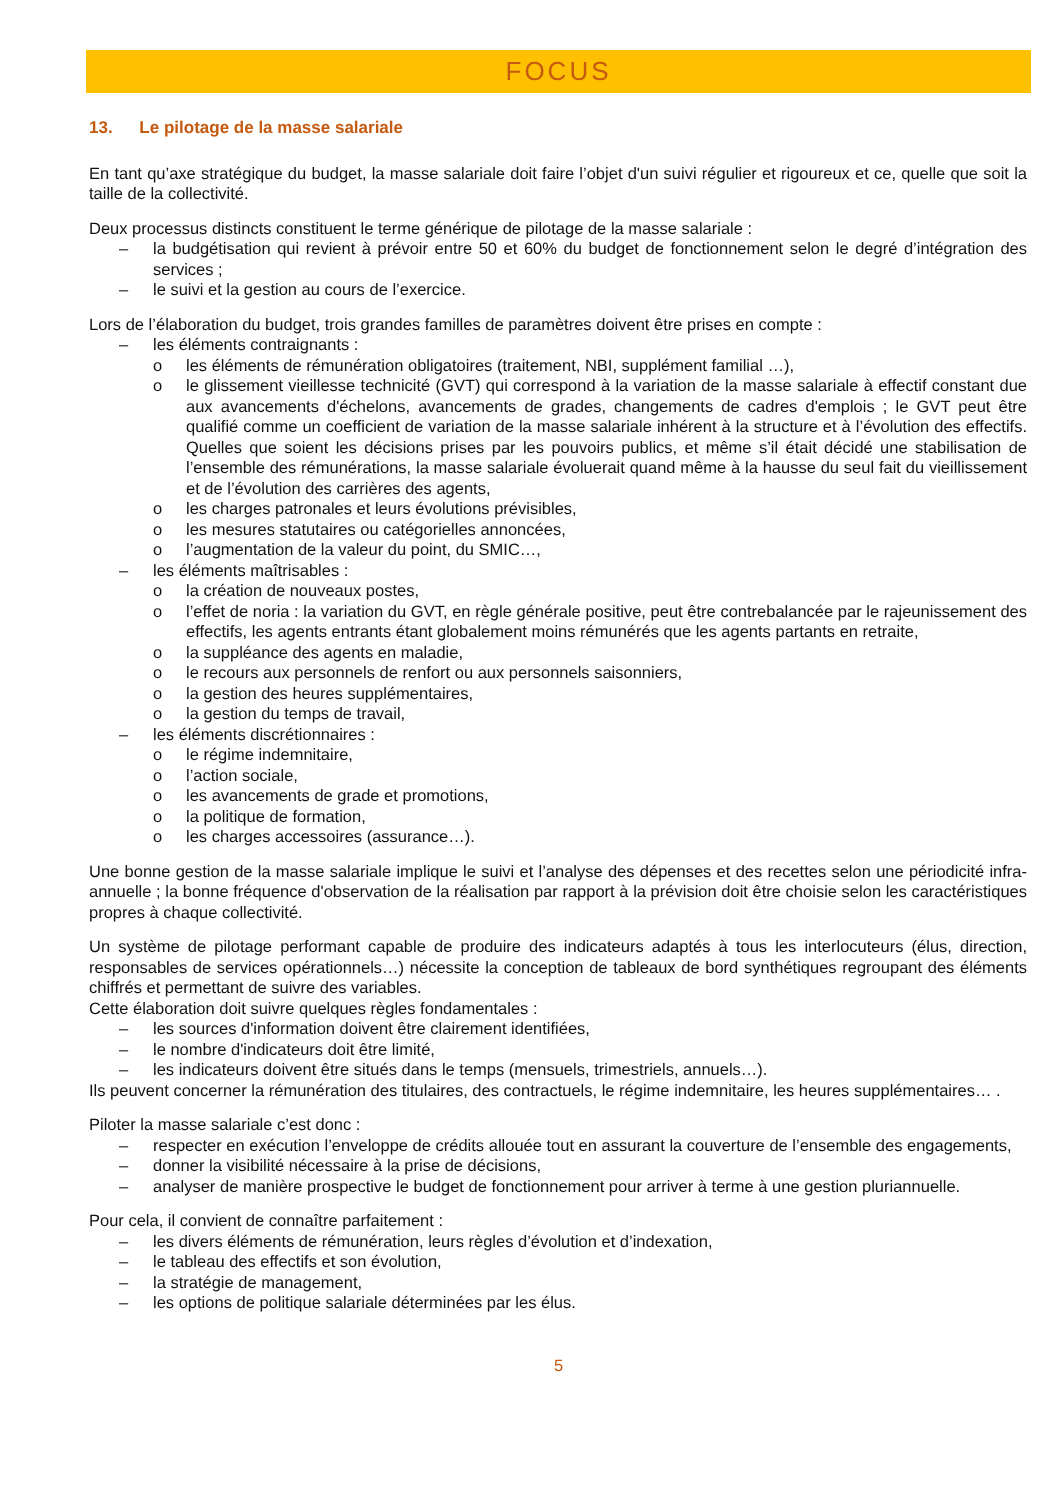FOCUS
13. Le pilotage de la masse salariale
En tant qu’axe stratégique du budget, la masse salariale doit faire l’objet d'un suivi régulier et rigoureux et ce, quelle que soit la taille de la collectivité.
Deux processus distincts constituent le terme générique de pilotage de la masse salariale :
– la budgétisation qui revient à prévoir entre 50 et 60% du budget de fonctionnement selon le degré d’intégration des services ;
– le suivi et la gestion au cours de l’exercice.
Lors de l’élaboration du budget, trois grandes familles de paramètres doivent être prises en compte :
– les éléments contraignants :
o les éléments de rémunération obligatoires (traitement, NBI, supplément familial …),
o le glissement vieillesse technicité (GVT) qui correspond à la variation de la masse salariale à effectif constant due aux avancements d'échelons, avancements de grades, changements de cadres d'emplois ; le GVT peut être qualifié comme un coefficient de variation de la masse salariale inhérent à la structure et à l’évolution des effectifs. Quelles que soient les décisions prises par les pouvoirs publics, et même s’il était décidé une stabilisation de l’ensemble des rémunérations, la masse salariale évoluerait quand même à la hausse du seul fait du vieillissement et de l’évolution des carrières des agents,
o les charges patronales et leurs évolutions prévisibles,
o les mesures statutaires ou catégorielles annoncées,
o l’augmentation de la valeur du point, du SMIC…,
– les éléments maîtrisables :
o la création de nouveaux postes,
o l’effet de noria : la variation du GVT, en règle générale positive, peut être contrebalancée par le rajeunissement des effectifs, les agents entrants étant globalement moins rémunérés que les agents partants en retraite,
o la suppléance des agents en maladie,
o le recours aux personnels de renfort ou aux personnels saisonniers,
o la gestion des heures supplémentaires,
o la gestion du temps de travail,
– les éléments discrétionnaires :
o le régime indemnitaire,
o l’action sociale,
o les avancements de grade et promotions,
o la politique de formation,
o les charges accessoires (assurance…).
Une bonne gestion de la masse salariale implique le suivi et l’analyse des dépenses et des recettes selon une périodicité infra-annuelle ; la bonne fréquence d'observation de la réalisation par rapport à la prévision doit être choisie selon les caractéristiques propres à chaque collectivité.
Un système de pilotage performant capable de produire des indicateurs adaptés à tous les interlocuteurs (élus, direction, responsables de services opérationnels…) nécessite la conception de tableaux de bord synthétiques regroupant des éléments chiffrés et permettant de suivre des variables.
Cette élaboration doit suivre quelques règles fondamentales :
– les sources d'information doivent être clairement identifiées,
– le nombre d'indicateurs doit être limité,
– les indicateurs doivent être situés dans le temps (mensuels, trimestriels, annuels…).
Ils peuvent concerner la rémunération des titulaires, des contractuels, le régime indemnitaire, les heures supplémentaires… .
Piloter la masse salariale c’est donc :
– respecter en exécution l’enveloppe de crédits allouée tout en assurant la couverture de l’ensemble des engagements,
– donner la visibilité nécessaire à la prise de décisions,
– analyser de manière prospective le budget de fonctionnement pour arriver à terme à une gestion pluriannuelle.
Pour cela, il convient de connaître parfaitement :
– les divers éléments de rémunération, leurs règles d’évolution et d’indexation,
– le tableau des effectifs et son évolution,
– la stratégie de management,
– les options de politique salariale déterminées par les élus.
5